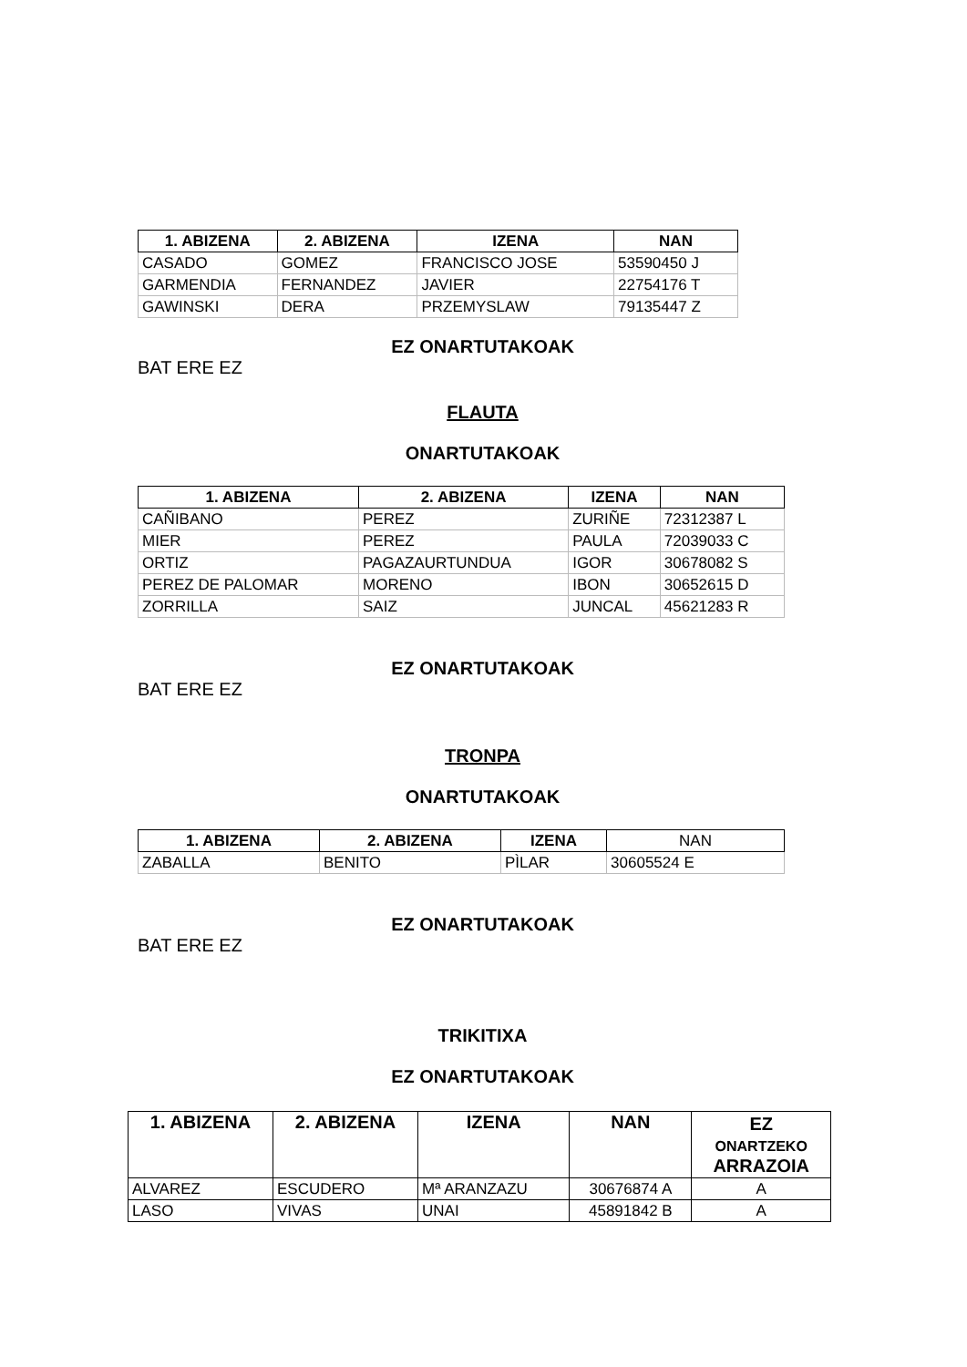| 1. ABIZENA | 2. ABIZENA | IZENA | NAN |
| --- | --- | --- | --- |
| CASADO | GOMEZ | FRANCISCO JOSE | 53590450 J |
| GARMENDIA | FERNANDEZ | JAVIER | 22754176 T |
| GAWINSKI | DERA | PRZEMYSLAW | 79135447 Z |
EZ ONARTUTAKOAK
BAT ERE EZ
FLAUTA
ONARTUTAKOAK
| 1. ABIZENA | 2. ABIZENA | IZENA | NAN |
| --- | --- | --- | --- |
| CAÑIBANO | PEREZ | ZURIÑE | 72312387 L |
| MIER | PEREZ | PAULA | 72039033 C |
| ORTIZ | PAGAZAURTUNDUA | IGOR | 30678082 S |
| PEREZ DE PALOMAR | MORENO | IBON | 30652615 D |
| ZORRILLA | SAIZ | JUNCAL | 45621283 R |
EZ ONARTUTAKOAK
BAT ERE EZ
TRONPA
ONARTUTAKOAK
| 1. ABIZENA | 2. ABIZENA | IZENA | NAN |
| --- | --- | --- | --- |
| ZABALLA | BENITO | PÌLAR | 30605524 E |
EZ ONARTUTAKOAK
BAT ERE EZ
TRIKITIXA
EZ ONARTUTAKOAK
| 1. ABIZENA | 2. ABIZENA | IZENA | NAN | EZ ONARTZEKO ARRAZOIA |
| --- | --- | --- | --- | --- |
| ALVAREZ | ESCUDERO | Mª ARANZAZU | 30676874 A | A |
| LASO | VIVAS | UNAI | 45891842 B | A |